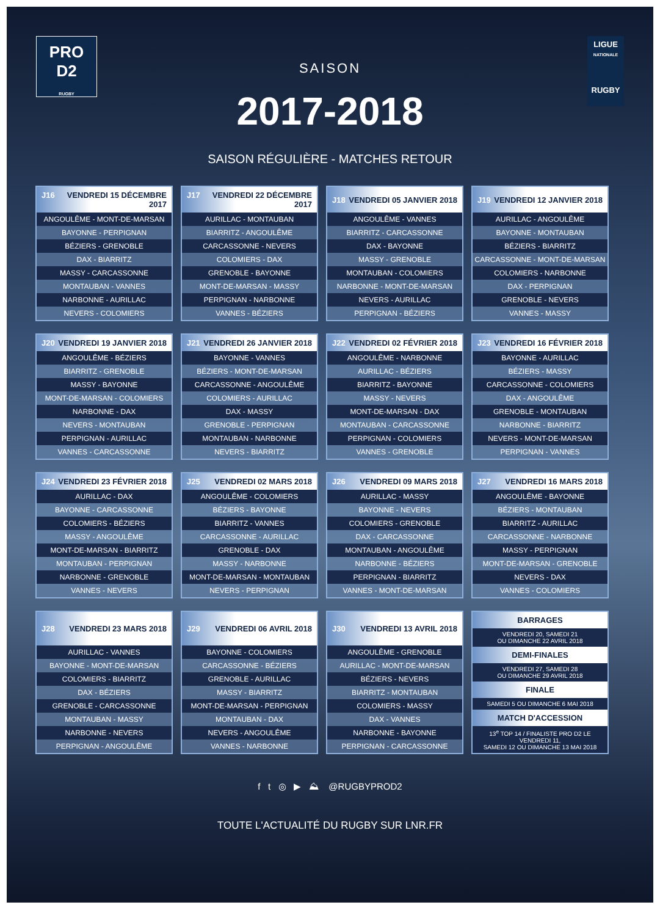PRO
D2
RUGBY
LIGUE
NATIONALE
RUGBY
SAISON
2017-2018
SAISON RÉGULIÈRE - MATCHES RETOUR
| J16 VENDREDI 15 DÉCEMBRE 2017 |
| --- |
| ANGOULÊME - MONT-DE-MARSAN |
| BAYONNE - PERPIGNAN |
| BÉZIERS - GRENOBLE |
| DAX - BIARRITZ |
| MASSY - CARCASSONNE |
| MONTAUBAN - VANNES |
| NARBONNE - AURILLAC |
| NEVERS - COLOMIERS |
| J17 VENDREDI 22 DÉCEMBRE 2017 |
| --- |
| AURILLAC - MONTAUBAN |
| BIARRITZ - ANGOULÊME |
| CARCASSONNE - NEVERS |
| COLOMIERS - DAX |
| GRENOBLE - BAYONNE |
| MONT-DE-MARSAN - MASSY |
| PERPIGNAN - NARBONNE |
| VANNES - BÉZIERS |
| J18 VENDREDI 05 JANVIER 2018 |
| --- |
| ANGOULÊME - VANNES |
| BIARRITZ - CARCASSONNE |
| DAX - BAYONNE |
| MASSY - GRENOBLE |
| MONTAUBAN - COLOMIERS |
| NARBONNE - MONT-DE-MARSAN |
| NEVERS - AURILLAC |
| PERPIGNAN - BÉZIERS |
| J19 VENDREDI 12 JANVIER 2018 |
| --- |
| AURILLAC - ANGOULÊME |
| BAYONNE - MONTAUBAN |
| BÉZIERS - BIARRITZ |
| CARCASSONNE - MONT-DE-MARSAN |
| COLOMIERS - NARBONNE |
| DAX - PERPIGNAN |
| GRENOBLE - NEVERS |
| VANNES - MASSY |
| J20 VENDREDI 19 JANVIER 2018 |
| --- |
| ANGOULÊME - BÉZIERS |
| BIARRITZ - GRENOBLE |
| MASSY - BAYONNE |
| MONT-DE-MARSAN - COLOMIERS |
| NARBONNE - DAX |
| NEVERS - MONTAUBAN |
| PERPIGNAN - AURILLAC |
| VANNES - CARCASSONNE |
| J21 VENDREDI 26 JANVIER 2018 |
| --- |
| BAYONNE - VANNES |
| BÉZIERS - MONT-DE-MARSAN |
| CARCASSONNE - ANGOULÊME |
| COLOMIERS - AURILLAC |
| DAX - MASSY |
| GRENOBLE - PERPIGNAN |
| MONTAUBAN - NARBONNE |
| NEVERS - BIARRITZ |
| J22 VENDREDI 02 FÉVRIER 2018 |
| --- |
| ANGOULÊME - NARBONNE |
| AURILLAC - BÉZIERS |
| BIARRITZ - BAYONNE |
| MASSY - NEVERS |
| MONT-DE-MARSAN - DAX |
| MONTAUBAN - CARCASSONNE |
| PERPIGNAN - COLOMIERS |
| VANNES - GRENOBLE |
| J23 VENDREDI 16 FÉVRIER 2018 |
| --- |
| BAYONNE - AURILLAC |
| BÉZIERS - MASSY |
| CARCASSONNE - COLOMIERS |
| DAX - ANGOULÊME |
| GRENOBLE - MONTAUBAN |
| NARBONNE - BIARRITZ |
| NEVERS - MONT-DE-MARSAN |
| PERPIGNAN - VANNES |
| J24 VENDREDI 23 FÉVRIER 2018 |
| --- |
| AURILLAC - DAX |
| BAYONNE - CARCASSONNE |
| COLOMIERS - BÉZIERS |
| MASSY - ANGOULÊME |
| MONT-DE-MARSAN - BIARRITZ |
| MONTAUBAN - PERPIGNAN |
| NARBONNE - GRENOBLE |
| VANNES - NEVERS |
| J25 VENDREDI 02 MARS 2018 |
| --- |
| ANGOULÊME - COLOMIERS |
| BÉZIERS - BAYONNE |
| BIARRITZ - VANNES |
| CARCASSONNE - AURILLAC |
| GRENOBLE - DAX |
| MASSY - NARBONNE |
| MONT-DE-MARSAN - MONTAUBAN |
| NEVERS - PERPIGNAN |
| J26 VENDREDI 09 MARS 2018 |
| --- |
| AURILLAC - MASSY |
| BAYONNE - NEVERS |
| COLOMIERS - GRENOBLE |
| DAX - CARCASSONNE |
| MONTAUBAN - ANGOULÊME |
| NARBONNE - BÉZIERS |
| PERPIGNAN - BIARRITZ |
| VANNES - MONT-DE-MARSAN |
| J27 VENDREDI 16 MARS 2018 |
| --- |
| ANGOULÊME - BAYONNE |
| BÉZIERS - MONTAUBAN |
| BIARRITZ - AURILLAC |
| CARCASSONNE - NARBONNE |
| MASSY - PERPIGNAN |
| MONT-DE-MARSAN - GRENOBLE |
| NEVERS - DAX |
| VANNES - COLOMIERS |
| J28 VENDREDI 23 MARS 2018 |
| --- |
| AURILLAC - VANNES |
| BAYONNE - MONT-DE-MARSAN |
| COLOMIERS - BIARRITZ |
| DAX - BÉZIERS |
| GRENOBLE - CARCASSONNE |
| MONTAUBAN - MASSY |
| NARBONNE - NEVERS |
| PERPIGNAN - ANGOULÊME |
| J29 VENDREDI 06 AVRIL 2018 |
| --- |
| BAYONNE - COLOMIERS |
| CARCASSONNE - BÉZIERS |
| GRENOBLE - AURILLAC |
| MASSY - BIARRITZ |
| MONT-DE-MARSAN - PERPIGNAN |
| MONTAUBAN - DAX |
| NEVERS - ANGOULÊME |
| VANNES - NARBONNE |
| J30 VENDREDI 13 AVRIL 2018 |
| --- |
| ANGOULÊME - GRENOBLE |
| AURILLAC - MONT-DE-MARSAN |
| BÉZIERS - NEVERS |
| BIARRITZ - MONTAUBAN |
| COLOMIERS - MASSY |
| DAX - VANNES |
| NARBONNE - BAYONNE |
| PERPIGNAN - CARCASSONNE |
| BARRAGES |
| --- |
| VENDREDI 20, SAMEDI 21 OU DIMANCHE 22 AVRIL 2018 |
| DEMI-FINALES |
| VENDREDI 27, SAMEDI 28 OU DIMANCHE 29 AVRIL 2018 |
| FINALE |
| SAMEDI 5 OU DIMANCHE 6 MAI 2018 |
| MATCH D'ACCESSION |
| 13<sup>e</sup> TOP 14 / FINALISTE PRO D2 LE VENDREDI 11, SAMEDI 12 OU DIMANCHE 13 MAI 2018 |
f t ◎ ▶ ⛰ @RUGBYPROD2
TOUTE L'ACTUALITÉ DU RUGBY SUR LNR.FR